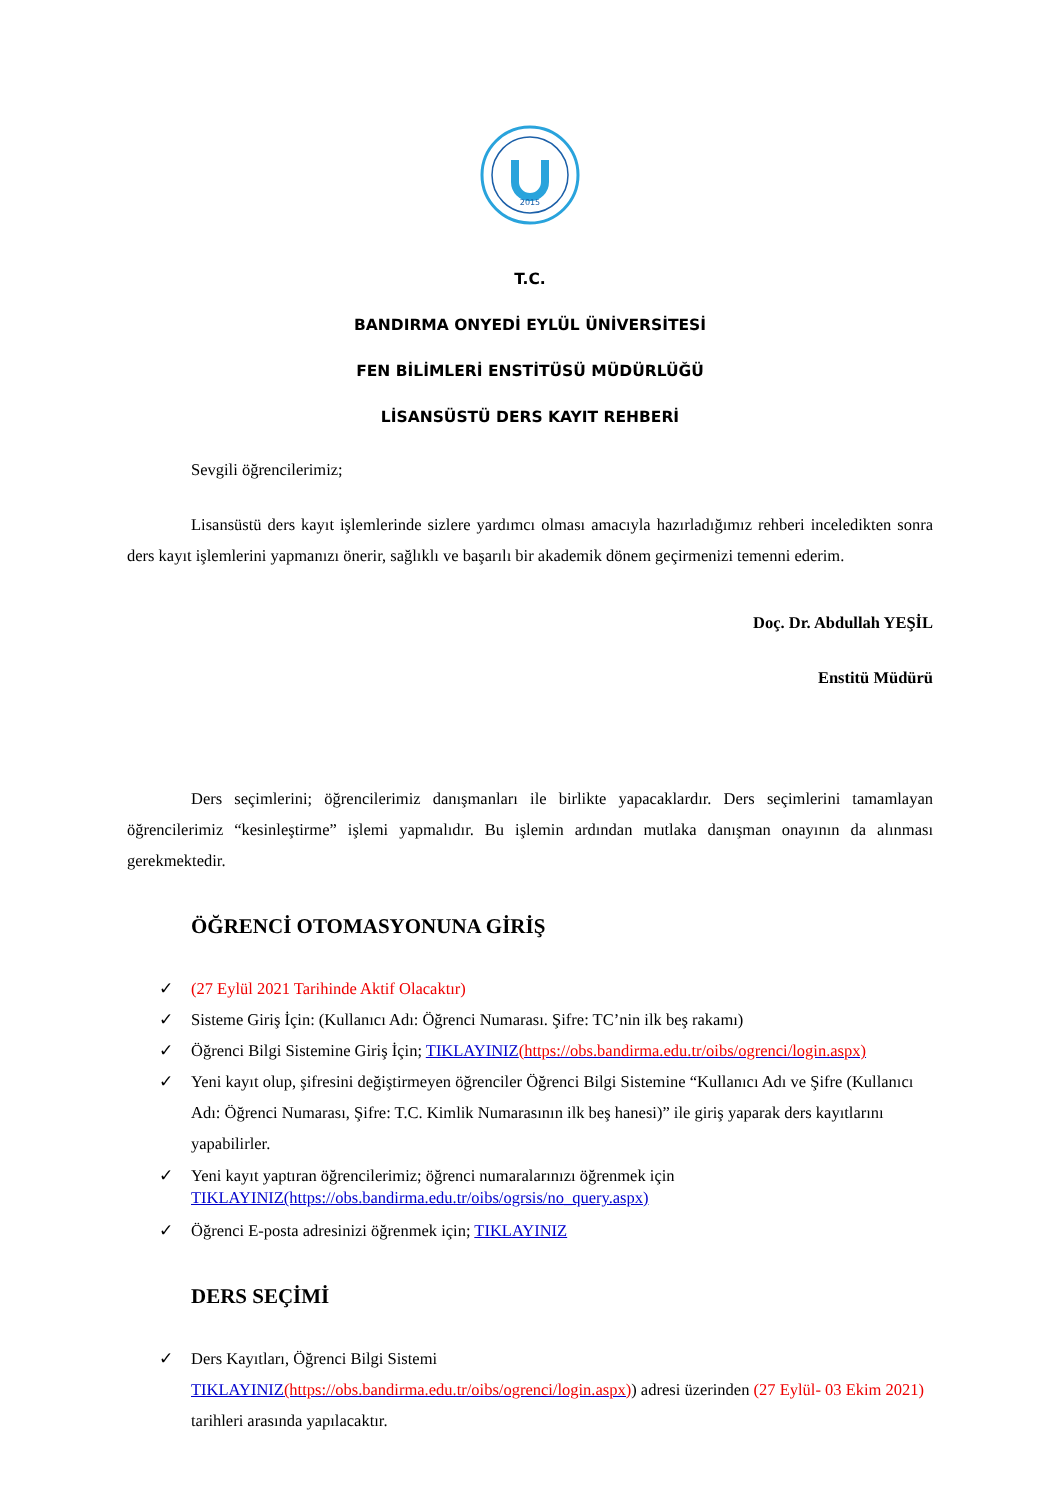2015
T.C.
BANDIRMA ONYEDİ EYLÜL ÜNİVERSİTESİ
FEN BİLİMLERİ ENSTİTÜSÜ MÜDÜRLÜĞÜ
LİSANSÜSTÜ DERS KAYIT REHBERİ
Sevgili öğrencilerimiz;
Lisansüstü ders kayıt işlemlerinde sizlere yardımcı olması amacıyla hazırladığımız rehberi inceledikten sonra ders kayıt işlemlerini yapmanızı önerir, sağlıklı ve başarılı bir akademik dönem geçirmenizi temenni ederim.
Doç. Dr. Abdullah YEŞİL
Enstitü Müdürü
Ders seçimlerini; öğrencilerimiz danışmanları ile birlikte yapacaklardır. Ders seçimlerini tamamlayan öğrencilerimiz “kesinleştirme” işlemi yapmalıdır. Bu işlemin ardından mutlaka danışman onayının da alınması gerekmektedir.
ÖĞRENCİ OTOMASYONUNA GİRİŞ
✓ (27 Eylül 2021 Tarihinde Aktif Olacaktır)
✓ Sisteme Giriş İçin: (Kullanıcı Adı: Öğrenci Numarası. Şifre: TC’nin ilk beş rakamı)
✓ Öğrenci Bilgi Sistemine Giriş İçin; TIKLAYINIZ(https://obs.bandirma.edu.tr/oibs/ogrenci/login.aspx)
✓ Yeni kayıt olup, şifresini değiştirmeyen öğrenciler Öğrenci Bilgi Sistemine “Kullanıcı Adı ve Şifre (Kullanıcı Adı: Öğrenci Numarası, Şifre: T.C. Kimlik Numarasının ilk beş hanesi)” ile giriş yaparak ders kayıtlarını yapabilirler.
✓ Yeni kayıt yaptıran öğrencilerimiz; öğrenci numaralarınızı öğrenmek için
TIKLAYINIZ(https://obs.bandirma.edu.tr/oibs/ogrsis/no_query.aspx)
✓ Öğrenci E-posta adresinizi öğrenmek için; TIKLAYINIZ
DERS SEÇİMİ
✓ Ders Kayıtları, Öğrenci Bilgi Sistemi
TIKLAYINIZ(https://obs.bandirma.edu.tr/oibs/ogrenci/login.aspx)) adresi üzerinden (27 Eylül- 03 Ekim 2021) tarihleri arasında yapılacaktır.